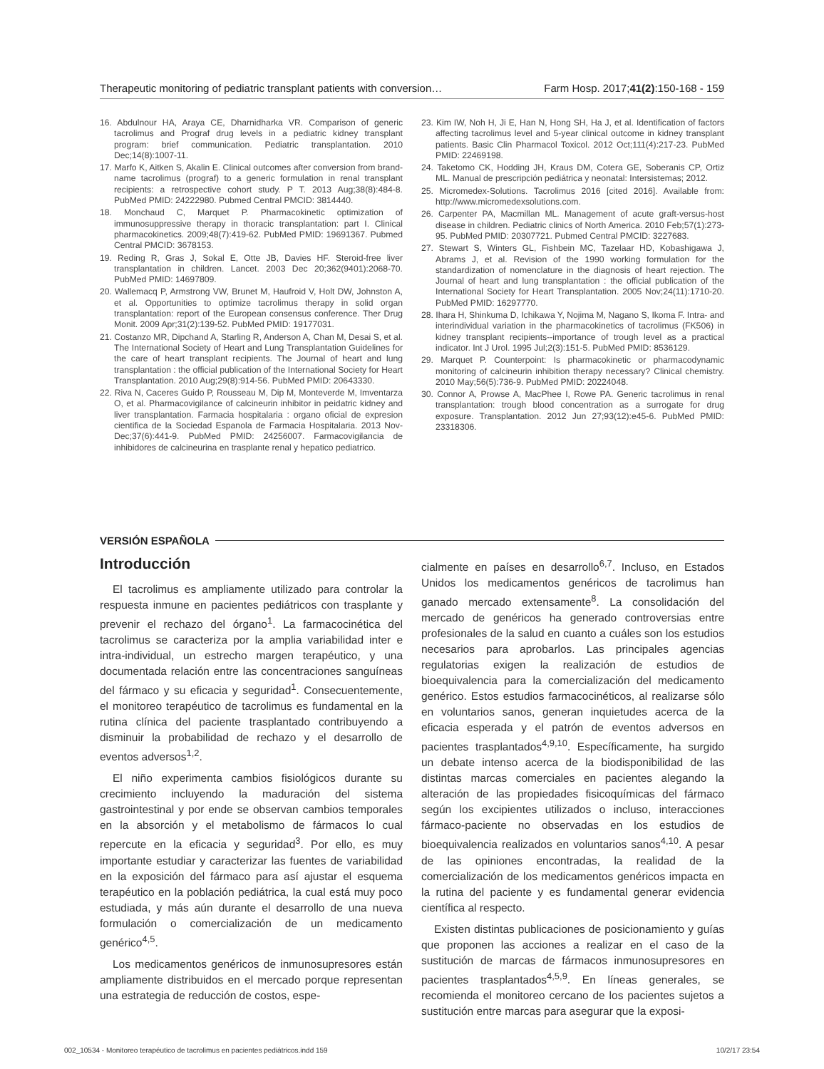Therapeutic monitoring of pediatric transplant patients with conversion… Farm Hosp. 2017;41(2):150-168 - 159
16. Abdulnour HA, Araya CE, Dharnidharka VR. Comparison of generic tacrolimus and Prograf drug levels in a pediatric kidney transplant program: brief communication. Pediatric transplantation. 2010 Dec;14(8):1007-11.
17. Marfo K, Aitken S, Akalin E. Clinical outcomes after conversion from brand-name tacrolimus (prograf) to a generic formulation in renal transplant recipients: a retrospective cohort study. P T. 2013 Aug;38(8):484-8. PubMed PMID: 24222980. Pubmed Central PMCID: 3814440.
18. Monchaud C, Marquet P. Pharmacokinetic optimization of immunosuppressive therapy in thoracic transplantation: part I. Clinical pharmacokinetics. 2009;48(7):419-62. PubMed PMID: 19691367. Pubmed Central PMCID: 3678153.
19. Reding R, Gras J, Sokal E, Otte JB, Davies HF. Steroid-free liver transplantation in children. Lancet. 2003 Dec 20;362(9401):2068-70. PubMed PMID: 14697809.
20. Wallemacq P, Armstrong VW, Brunet M, Haufroid V, Holt DW, Johnston A, et al. Opportunities to optimize tacrolimus therapy in solid organ transplantation: report of the European consensus conference. Ther Drug Monit. 2009 Apr;31(2):139-52. PubMed PMID: 19177031.
21. Costanzo MR, Dipchand A, Starling R, Anderson A, Chan M, Desai S, et al. The International Society of Heart and Lung Transplantation Guidelines for the care of heart transplant recipients. The Journal of heart and lung transplantation : the official publication of the International Society for Heart Transplantation. 2010 Aug;29(8):914-56. PubMed PMID: 20643330.
22. Riva N, Caceres Guido P, Rousseau M, Dip M, Monteverde M, Imventarza O, et al. Pharmacovigilance of calcineurin inhibitor in peidatric kidney and liver transplantation. Farmacia hospitalaria : organo oficial de expresion cientifica de la Sociedad Espanola de Farmacia Hospitalaria. 2013 Nov-Dec;37(6):441-9. PubMed PMID: 24256007. Farmacovigilancia de inhibidores de calcineurina en trasplante renal y hepatico pediatrico.
23. Kim IW, Noh H, Ji E, Han N, Hong SH, Ha J, et al. Identification of factors affecting tacrolimus level and 5-year clinical outcome in kidney transplant patients. Basic Clin Pharmacol Toxicol. 2012 Oct;111(4):217-23. PubMed PMID: 22469198.
24. Taketomo CK, Hodding JH, Kraus DM, Cotera GE, Soberanis CP, Ortiz ML. Manual de prescripción pediátrica y neonatal: Intersistemas; 2012.
25. Micromedex-Solutions. Tacrolimus 2016 [cited 2016]. Available from: http://www.micromedexsolutions.com.
26. Carpenter PA, Macmillan ML. Management of acute graft-versus-host disease in children. Pediatric clinics of North America. 2010 Feb;57(1):273-95. PubMed PMID: 20307721. Pubmed Central PMCID: 3227683.
27. Stewart S, Winters GL, Fishbein MC, Tazelaar HD, Kobashigawa J, Abrams J, et al. Revision of the 1990 working formulation for the standardization of nomenclature in the diagnosis of heart rejection. The Journal of heart and lung transplantation : the official publication of the International Society for Heart Transplantation. 2005 Nov;24(11):1710-20. PubMed PMID: 16297770.
28. Ihara H, Shinkuma D, Ichikawa Y, Nojima M, Nagano S, Ikoma F. Intra- and interindividual variation in the pharmacokinetics of tacrolimus (FK506) in kidney transplant recipients--importance of trough level as a practical indicator. Int J Urol. 1995 Jul;2(3):151-5. PubMed PMID: 8536129.
29. Marquet P. Counterpoint: Is pharmacokinetic or pharmacodynamic monitoring of calcineurin inhibition therapy necessary? Clinical chemistry. 2010 May;56(5):736-9. PubMed PMID: 20224048.
30. Connor A, Prowse A, MacPhee I, Rowe PA. Generic tacrolimus in renal transplantation: trough blood concentration as a surrogate for drug exposure. Transplantation. 2012 Jun 27;93(12):e45-6. PubMed PMID: 23318306.
VERSIÓN ESPAÑOLA
Introducción
El tacrolimus es ampliamente utilizado para controlar la respuesta inmune en pacientes pediátricos con trasplante y prevenir el rechazo del órgano<sup>1</sup>. La farmacocinética del tacrolimus se caracteriza por la amplia variabilidad inter e intra-individual, un estrecho margen terapéutico, y una documentada relación entre las concentraciones sanguíneas del fármaco y su eficacia y seguridad<sup>1</sup>. Consecuentemente, el monitoreo terapéutico de tacrolimus es fundamental en la rutina clínica del paciente trasplantado contribuyendo a disminuir la probabilidad de rechazo y el desarrollo de eventos adversos<sup>1,2</sup>.
El niño experimenta cambios fisiológicos durante su crecimiento incluyendo la maduración del sistema gastrointestinal y por ende se observan cambios temporales en la absorción y el metabolismo de fármacos lo cual repercute en la eficacia y seguridad<sup>3</sup>. Por ello, es muy importante estudiar y caracterizar las fuentes de variabilidad en la exposición del fármaco para así ajustar el esquema terapéutico en la población pediátrica, la cual está muy poco estudiada, y más aún durante el desarrollo de una nueva formulación o comercialización de un medicamento genérico<sup>4,5</sup>.
Los medicamentos genéricos de inmunosupresores están ampliamente distribuidos en el mercado porque representan una estrategia de reducción de costos, espe-
cialmente en países en desarrollo<sup>6,7</sup>. Incluso, en Estados Unidos los medicamentos genéricos de tacrolimus han ganado mercado extensamente<sup>8</sup>. La consolidación del mercado de genéricos ha generado controversias entre profesionales de la salud en cuanto a cuáles son los estudios necesarios para aprobarlos. Las principales agencias regulatorias exigen la realización de estudios de bioequivalencia para la comercialización del medicamento genérico. Estos estudios farmacocinéticos, al realizarse sólo en voluntarios sanos, generan inquietudes acerca de la eficacia esperada y el patrón de eventos adversos en pacientes trasplantados<sup>4,9,10</sup>. Específicamente, ha surgido un debate intenso acerca de la biodisponibilidad de las distintas marcas comerciales en pacientes alegando la alteración de las propiedades fisicoquímicas del fármaco según los excipientes utilizados o incluso, interacciones fármaco-paciente no observadas en los estudios de bioequivalencia realizados en voluntarios sanos<sup>4,10</sup>. A pesar de las opiniones encontradas, la realidad de la comercialización de los medicamentos genéricos impacta en la rutina del paciente y es fundamental generar evidencia científica al respecto.
Existen distintas publicaciones de posicionamiento y guías que proponen las acciones a realizar en el caso de la sustitución de marcas de fármacos inmunosupresores en pacientes trasplantados<sup>4,5,9</sup>. En líneas generales, se recomienda el monitoreo cercano de los pacientes sujetos a sustitución entre marcas para asegurar que la exposi-
002_10534 - Monitoreo terapéutico de tacrolimus en pacientes pediátricos.indd 159 10/2/17 23:54